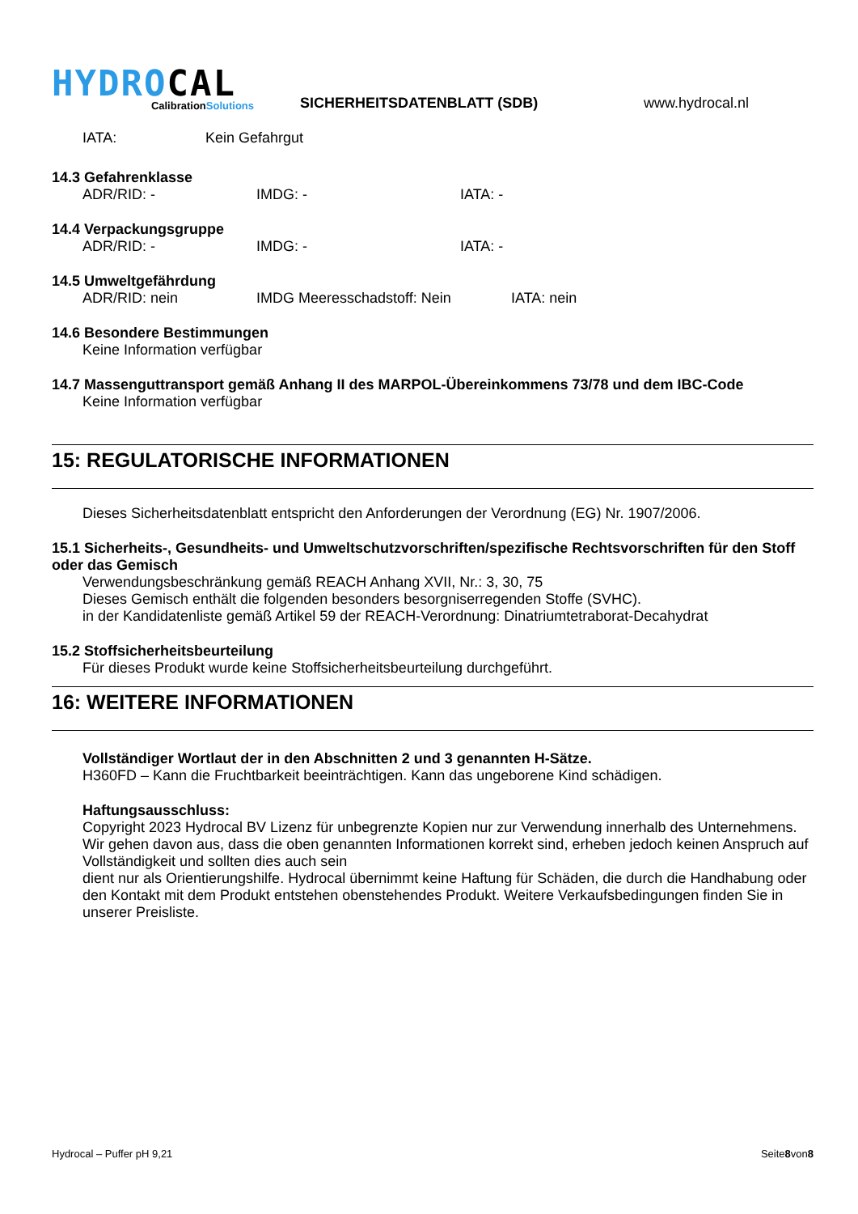HYDROCAL
CalibrationSolutions
SICHERHEITSDATENBLATT (SDB)
www.hydrocal.nl
IATA: Kein Gefahrgut
14.3 Gefahrenklasse
ADR/RID: - IMDG: - IATA: -
14.4 Verpackungsgruppe
ADR/RID: - IMDG: - IATA: -
14.5 Umweltgefährdung
ADR/RID: nein IMDG Meeresschadstoff: Nein IATA: nein
14.6 Besondere Bestimmungen
Keine Information verfügbar
14.7 Massenguttransport gemäß Anhang II des MARPOL-Übereinkommens 73/78 und dem IBC-Code
Keine Information verfügbar
15: REGULATORISCHE INFORMATIONEN
Dieses Sicherheitsdatenblatt entspricht den Anforderungen der Verordnung (EG) Nr. 1907/2006.
15.1 Sicherheits-, Gesundheits- und Umweltschutzvorschriften/spezifische Rechtsvorschriften für den Stoff oder das Gemisch
Verwendungsbeschränkung gemäß REACH Anhang XVII, Nr.: 3, 30, 75
Dieses Gemisch enthält die folgenden besonders besorgniserregenden Stoffe (SVHC).
in der Kandidatenliste gemäß Artikel 59 der REACH-Verordnung: Dinatriumtetraborat-Decahydrat
15.2 Stoffsicherheitsbeurteilung
Für dieses Produkt wurde keine Stoffsicherheitsbeurteilung durchgeführt.
16: WEITERE INFORMATIONEN
Vollständiger Wortlaut der in den Abschnitten 2 und 3 genannten H-Sätze.
H360FD – Kann die Fruchtbarkeit beeinträchtigen. Kann das ungeborene Kind schädigen.
Haftungsausschluss:
Copyright 2023 Hydrocal BV Lizenz für unbegrenzte Kopien nur zur Verwendung innerhalb des Unternehmens. Wir gehen davon aus, dass die oben genannten Informationen korrekt sind, erheben jedoch keinen Anspruch auf Vollständigkeit und sollten dies auch sein
dient nur als Orientierungshilfe. Hydrocal übernimmt keine Haftung für Schäden, die durch die Handhabung oder den Kontakt mit dem Produkt entstehen obenstehendes Produkt. Weitere Verkaufsbedingungen finden Sie in unserer Preisliste.
Hydrocal – Puffer pH 9,21 Seite8von8